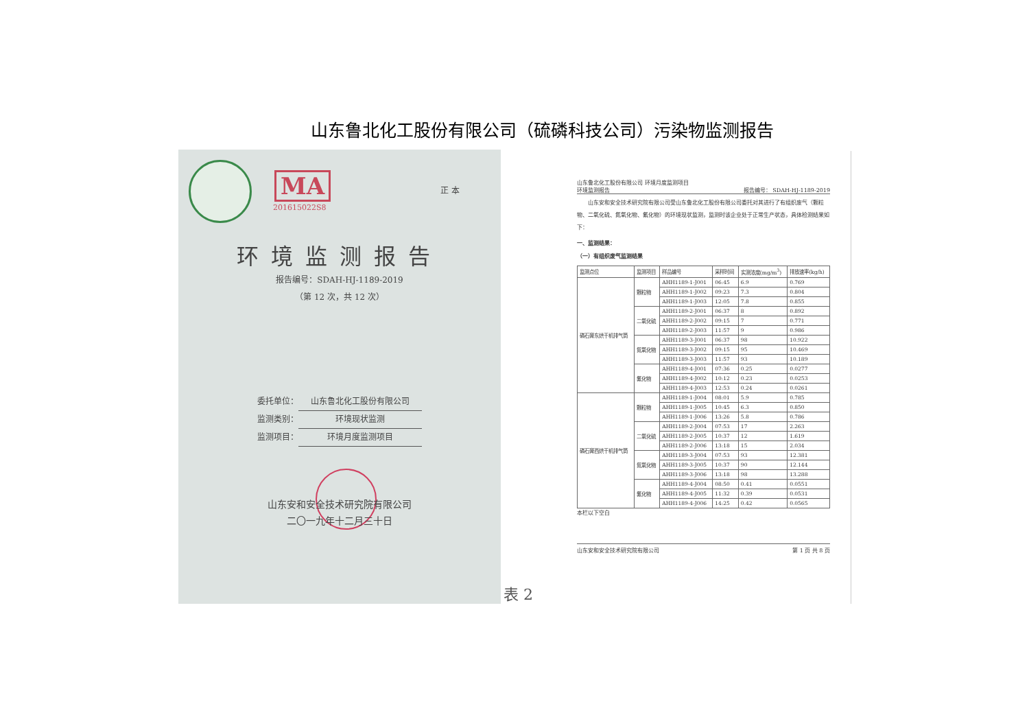山东鲁北化工股份有限公司（硫磷科技公司）污染物监测报告
MA
201615022S8
正 本
环境监测报告
报告编号：SDAH-HJ-1189-2019
（第 12 次，共 12 次）
委托单位： 山东鲁北化工股份有限公司
监测类别： 环境现状监测
监测项目： 环境月度监测项目
山东安和安全技术研究院有限公司
二〇一九年十二月三十日
表 2
山东鲁北化工股份有限公司 环境月度监测项目
环境监测报告 报告编号： SDAH-HJ-1189-2019
　　山东安和安全技术研究院有限公司受山东鲁北化工股份有限公司委托对其进行了有组织废气（颗粒物、二氧化硫、氮氧化物、氟化物）的环境现状监测，监测时该企业处于正常生产状态，具体检测结果如下：
一、监测结果：
（一）有组织废气监测结果
| 监测点位 | 监测项目 | 样品编号 | 采样时间 | 实测浓度(mg/m<sup>3</sup>) | 排放速率(kg/h) |
| --- | --- | --- | --- | --- | --- |
| 磷石膏东烘干机排气筒 | 颗粒物 | AHH1189-1-J001 | 06:45 | 6.9 | 0.769 |
| | | AHH1189-1-J002 | 09:23 | 7.3 | 0.804 |
| | | AHH1189-1-J003 | 12:05 | 7.8 | 0.855 |
| | 二氧化硫 | AHH1189-2-J001 | 06:37 | 8 | 0.892 |
| | | AHH1189-2-J002 | 09:15 | 7 | 0.771 |
| | | AHH1189-2-J003 | 11:57 | 9 | 0.986 |
| | 氮氧化物 | AHH1189-3-J001 | 06:37 | 98 | 10.922 |
| | | AHH1189-3-J002 | 09:15 | 95 | 10.469 |
| | | AHH1189-3-J003 | 11:57 | 93 | 10.189 |
| | 氟化物 | AHH1189-4-J001 | 07:36 | 0.25 | 0.0277 |
| | | AHH1189-4-J002 | 10:12 | 0.23 | 0.0253 |
| | | AHH1189-4-J003 | 12:53 | 0.24 | 0.0261 |
| 磷石膏西烘干机排气筒 | 颗粒物 | AHH1189-1-J004 | 08:01 | 5.9 | 0.785 |
| | | AHH1189-1-J005 | 10:45 | 6.3 | 0.850 |
| | | AHH1189-1-J006 | 13:26 | 5.8 | 0.786 |
| | 二氧化硫 | AHH1189-2-J004 | 07:53 | 17 | 2.263 |
| | | AHH1189-2-J005 | 10:37 | 12 | 1.619 |
| | | AHH1189-2-J006 | 13:18 | 15 | 2.034 |
| | 氮氧化物 | AHH1189-3-J004 | 07:53 | 93 | 12.381 |
| | | AHH1189-3-J005 | 10:37 | 90 | 12.144 |
| | | AHH1189-3-J006 | 13:18 | 98 | 13.288 |
| | 氟化物 | AHH1189-4-J004 | 08:50 | 0.41 | 0.0551 |
| | | AHH1189-4-J005 | 11:32 | 0.39 | 0.0531 |
| | | AHH1189-4-J006 | 14:25 | 0.42 | 0.0565 |
本栏以下空白
山东安和安全技术研究院有限公司 第 1 页 共 8 页